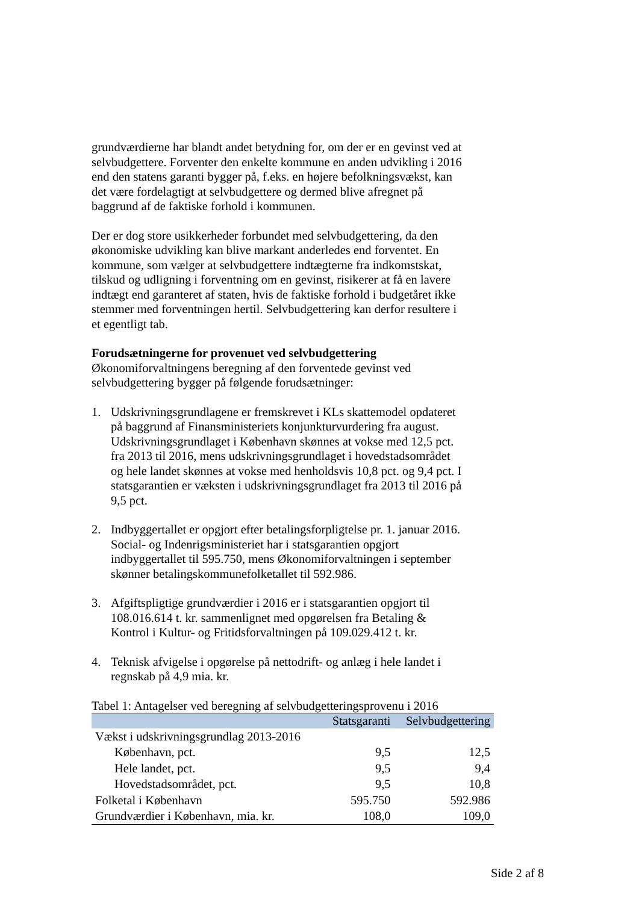grundværdierne har blandt andet betydning for, om der er en gevinst ved at selvbudgettere. Forventer den enkelte kommune en anden udvikling i 2016 end den statens garanti bygger på, f.eks. en højere befolkningsvækst, kan det være fordelagtigt at selvbudgettere og dermed blive afregnet på baggrund af de faktiske forhold i kommunen.
Der er dog store usikkerheder forbundet med selvbudgettering, da den økonomiske udvikling kan blive markant anderledes end forventet. En kommune, som vælger at selvbudgettere indtægterne fra indkomstskat, tilskud og udligning i forventning om en gevinst, risikerer at få en lavere indtægt end garanteret af staten, hvis de faktiske forhold i budgetåret ikke stemmer med forventningen hertil. Selvbudgettering kan derfor resultere i et egentligt tab.
Forudsætningerne for provenuet ved selvbudgettering
Økonomiforvaltningens beregning af den forventede gevinst ved selvbudgettering bygger på følgende forudsætninger:
1. Udskrivningsgrundlagene er fremskrevet i KLs skattemodel opdateret på baggrund af Finansministeriets konjunkturvurdering fra august. Udskrivningsgrundlaget i København skønnes at vokse med 12,5 pct. fra 2013 til 2016, mens udskrivningsgrundlaget i hovedstadsområdet og hele landet skønnes at vokse med henholdsvis 10,8 pct. og 9,4 pct. I statsgarantien er væksten i udskrivningsgrundlaget fra 2013 til 2016 på 9,5 pct.
2. Indbyggertallet er opgjort efter betalingsforpligtelse pr. 1. januar 2016. Social- og Indenrigsministeriet har i statsgarantien opgjort indbyggertallet til 595.750, mens Økonomiforvaltningen i september skønner betalingskommunefolketallet til 592.986.
3. Afgiftspligtige grundværdier i 2016 er i statsgarantien opgjort til 108.016.614 t. kr. sammenlignet med opgørelsen fra Betaling & Kontrol i Kultur- og Fritidsforvaltningen på 109.029.412 t. kr.
4. Teknisk afvigelse i opgørelse på nettodrift- og anlæg i hele landet i regnskab på 4,9 mia. kr.
Tabel 1: Antagelser ved beregning af selvbudgetteringsprovenu i 2016
| | Statsgaranti | Selvbudgettering |
| --- | --- | --- |
| Vækst i udskrivningsgrundlag 2013-2016 | | |
| København, pct. | 9,5 | 12,5 |
| Hele landet, pct. | 9,5 | 9,4 |
| Hovedstadsområdet, pct. | 9,5 | 10,8 |
| Folketal i København | 595.750 | 592.986 |
| Grundværdier i København, mia. kr. | 108,0 | 109,0 |
Side 2 af 8